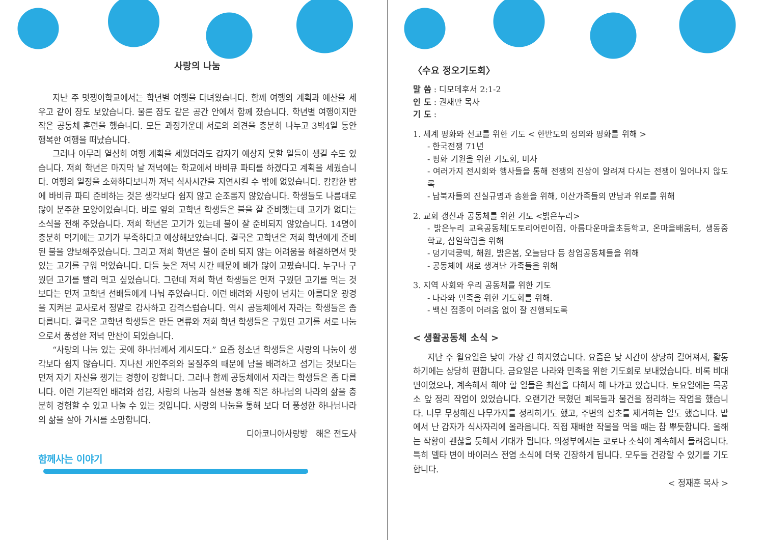사랑의 나눔
지난 주 멋쟁이학교에서는 학년별 여행을 다녀왔습니다. 함께 여행의 계획과 예산을 세우고 같이 장도 보았습니다. 물론 잠도 같은 공간 안에서 함께 잤습니다. 학년별 여행이지만 작은 공동체 훈련을 했습니다. 모든 과정가운데 서로의 의견을 충분히 나누고 3박4일 동안 행복한 여행을 떠났습니다.
그러나 아무리 열심히 여행 계획을 세웠더라도 갑자기 예상지 못할 일들이 생길 수도 있습니다. 저희 학년은 마지막 날 저녁에는 학교에서 바비큐 파티를 하겠다고 계획을 세웠습니다. 여행의 일정을 소화하다보니까 저녁 식사시간을 지연시킬 수 밖에 없었습니다. 캄캄한 밤에 바비큐 파티 준비하는 것은 생각보다 쉽지 않고 순조롭지 않았습니다. 학생들도 나름대로 많이 분주한 모양이었습니다. 바로 옆의 고학년 학생들은 불을 잘 준비했는데 고기가 없다는 소식을 전해 주었습니다. 저희 학년은 고기가 있는데 불이 잘 준비되지 않았습니다. 14명이 충분히 먹기에는 고기가 부족하다고 예상해보았습니다. 결국은 고학년은 저희 학년에게 준비된 불을 양보해주었습니다. 그리고 저희 학년은 불이 준비 되지 않는 어려움을 해결하면서 맛있는 고기를 구워 먹었습니다. 다들 늦은 저녁 시간 때문에 배가 많이 고팠습니다. 누구나 구웠던 고기를 빨리 먹고 싶었습니다. 그런데 저희 학년 학생들은 먼저 구웠던 고기를 먹는 것보다는 먼저 고학년 선배들에게 나눠 주었습니다. 이런 배려와 사랑이 넘치는 아름다운 광경을 지켜본 교사로서 정말로 감사하고 감격스럽습니다. 역시 공동체에서 자라는 학생들은 좀 다릅니다. 결국은 고학년 학생들은 만든 면류와 저희 학년 학생들은 구웠던 고기를 서로 나눔으로서 풍성한 저녁 만찬이 되었습니다.
“사랑의 나눔 있는 곳에 하나님께서 계시도다.” 요즘 청소년 학생들은 사랑의 나눔이 생각보다 쉽지 않습니다. 지나친 개인주의와 물질주의 때문에 남을 배려하고 섬기는 것보다는 먼저 자기 자신을 챙기는 경향이 강합니다. 그러나 함께 공동체에서 자라는 학생들은 좀 다릅니다. 이런 기본적인 배려와 섬김, 사랑의 나눔과 실천을 통해 작은 하나님의 나라의 삶을 충분히 경험할 수 있고 나눌 수 있는 것입니다. 사랑의 나눔을 통해 보다 더 풍성한 하나님나라의 삶을 살아 가시를 소망합니다.
디아코니아사랑방 해은 전도사
함께사는 이야기
〈수요 정오기도회〉
말 씀 : 디모데후서 2:1-2
인 도 : 권재만 목사
기 도 :
1. 세계 평화와 선교를 위한 기도 < 한반도의 정의와 평화를 위해 >
- 한국전쟁 71년
- 평화 기원을 위한 기도회, 미사
- 여러가지 전시회와 행사들을 통해 전쟁의 진상이 알려져 다시는 전쟁이 일어나지 않도록
- 납북자들의 진실규명과 송환을 위해, 이산가족들의 만남과 위로를 위해
2. 교회 갱신과 공동체를 위한 기도 <밝은누리>
- 밝은누리 교육공동체[도토리어린이집, 아름다운마을초등학교, 온마을배움터, 생동중학교, 삼일학림을 위해
- 덩기덕쿵떡, 해원, 밝은봄, 오늘담다 등 창업공동체들을 위해
- 공동체에 새로 생겨난 가족들을 위해
3. 지역 사회와 우리 공동체를 위한 기도
- 나라와 민족을 위한 기도회를 위해.
- 백신 접종이 어려움 없이 잘 진행되도록
< 생활공동체 소식 >
지난 주 월요일은 낮이 가장 긴 하지였습니다. 요즘은 낮 시간이 상당히 길어져서, 활동하기에는 상당히 편합니다. 금요일은 나라와 민족을 위한 기도회로 보내었습니다. 비록 비대면이었으나, 계속해서 해야 할 일들은 최선을 다해서 해 나가고 있습니다. 토요일에는 목공소 앞 정리 작업이 있었습니다. 오랜기간 묵혔던 폐목들과 물건을 정리하는 작업을 했습니다. 너무 무성해진 나무가지를 정리하기도 했고, 주변의 잡초를 제거하는 일도 했습니다. 밭에서 난 감자가 식사자리에 올라옵니다. 직접 재배한 작물을 먹을 때는 참 뿌듯합니다. 올해는 작황이 괜찮을 듯해서 기대가 됩니다. 의정부에서는 코로나 소식이 계속해서 들려옵니다. 특히 델타 변이 바이러스 전염 소식에 더욱 긴장하게 됩니다. 모두들 건강할 수 있기를 기도합니다.
< 정재훈 목사 >